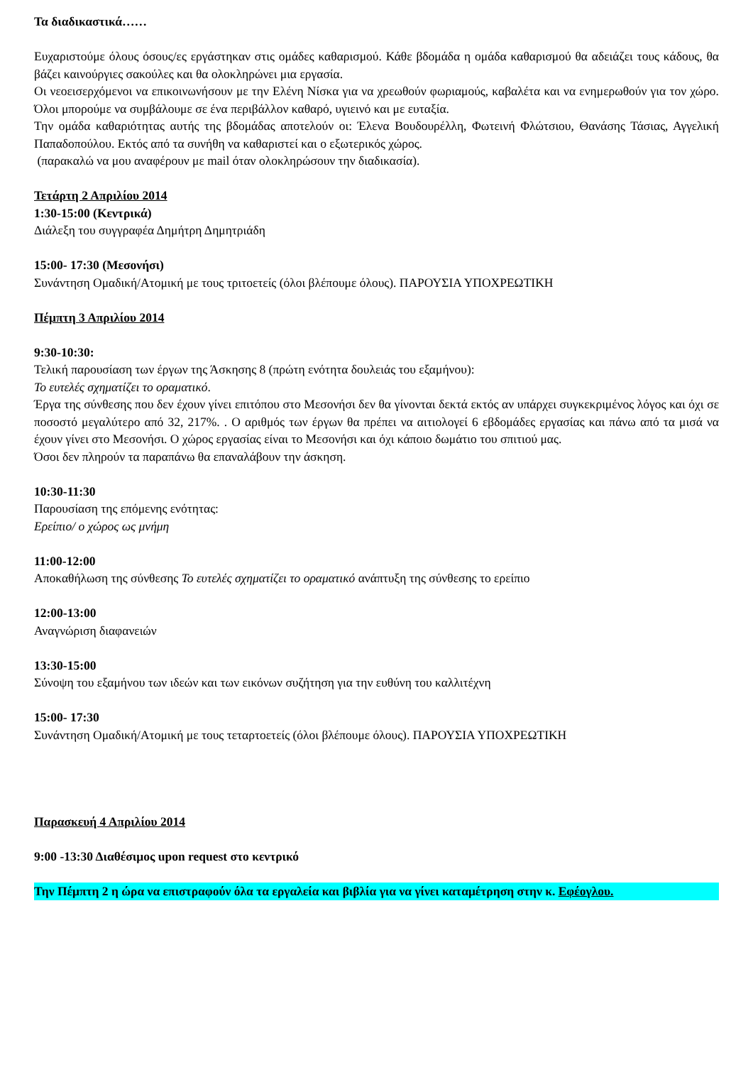Τα διαδικαστικά……
Ευχαριστούμε όλους όσους/ες εργάστηκαν στις ομάδες καθαρισμού. Κάθε βδομάδα η ομάδα καθαρισμού θα αδειάζει τους κάδους, θα βάζει καινούργιες σακούλες και θα ολοκληρώνει μια εργασία.
Οι νεοεισερχόμενοι να επικοινωνήσουν με την Ελένη Νίσκα για να χρεωθούν φωριαμούς, καβαλέτα και να ενημερωθούν για τον χώρο. Όλοι μπορούμε να συμβάλουμε σε ένα περιβάλλον καθαρό, υγιεινό και με ευταξία.
Την ομάδα καθαριότητας αυτής της βδομάδας αποτελούν οι: Έλενα Βουδουρέλλη, Φωτεινή Φλώτσιου, Θανάσης Τάσιας, Αγγελική Παπαδοπούλου. Εκτός από τα συνήθη να καθαριστεί και ο εξωτερικός χώρος.
(παρακαλώ να μου αναφέρουν με mail όταν ολοκληρώσουν την διαδικασία).
Τετάρτη 2 Απριλίου 2014
1:30-15:00 (Κεντρικά)
Διάλεξη του συγγραφέα Δημήτρη Δημητριάδη
15:00- 17:30 (Μεσονήσι)
Συνάντηση Ομαδική/Ατομική με τους τριτοετείς (όλοι βλέπουμε όλους). ΠΑΡΟΥΣΙΑ ΥΠΟΧΡΕΩΤΙΚΗ
Πέμπτη 3 Απριλίου 2014
9:30-10:30:
Τελική παρουσίαση των έργων της Άσκησης 8 (πρώτη ενότητα δουλειάς του εξαμήνου):
Το ευτελές σχηματίζει το οραματικό.
Έργα της σύνθεσης που δεν έχουν γίνει επιτόπου στο Μεσονήσι δεν θα γίνονται δεκτά εκτός αν υπάρχει συγκεκριμένος λόγος και όχι σε ποσοστό μεγαλύτερο από 32, 217%. . Ο αριθμός των έργων θα πρέπει να αιτιολογεί 6 εβδομάδες εργασίας και πάνω από τα μισά να έχουν γίνει στο Μεσονήσι. Ο χώρος εργασίας είναι το Μεσονήσι και όχι κάποιο δωμάτιο του σπιτιού μας.
Όσοι δεν πληρούν τα παραπάνω θα επαναλάβουν την άσκηση.
10:30-11:30
Παρουσίαση της επόμενης ενότητας:
Ερείπιο/ ο χώρος ως μνήμη
11:00-12:00
Αποκαθήλωση της σύνθεσης Το ευτελές σχηματίζει το οραματικό ανάπτυξη της σύνθεσης το ερείπιο
12:00-13:00
Αναγνώριση διαφανειών
13:30-15:00
Σύνοψη του εξαμήνου των ιδεών και των εικόνων συζήτηση για την ευθύνη του καλλιτέχνη
15:00- 17:30
Συνάντηση Ομαδική/Ατομική με τους τεταρτοετείς (όλοι βλέπουμε όλους). ΠΑΡΟΥΣΙΑ ΥΠΟΧΡΕΩΤΙΚΗ
Παρασκευή 4 Απριλίου 2014
9:00 -13:30 Διαθέσιμος upon request στο κεντρικό
Την Πέμπτη 2 η ώρα να επιστραφούν όλα τα εργαλεία και βιβλία για να γίνει καταμέτρηση στην κ. Εφέογλου.